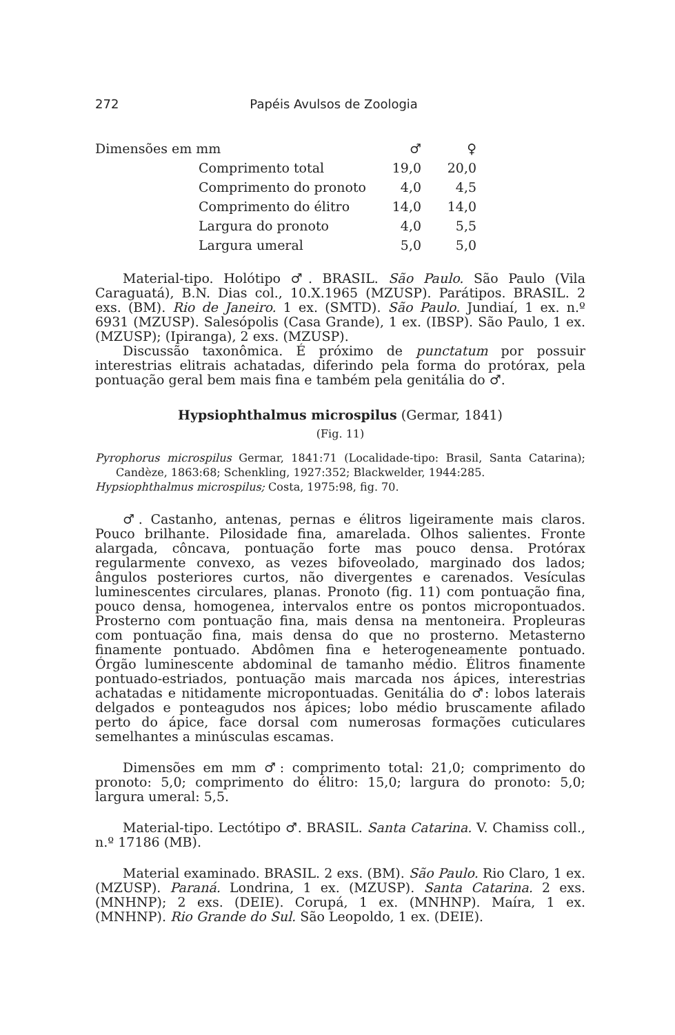272 Papéis Avulsos de Zoologia
| Dimensões em mm | | ♂ | ♀ |
| | Comprimento total | 19,0 | 20,0 |
| | Comprimento do pronoto | 4,0 | 4,5 |
| | Comprimento do élitro | 14,0 | 14,0 |
| | Largura do pronoto | 4,0 | 5,5 |
| | Largura umeral | 5,0 | 5,0 |
Material-tipo. Holótipo ♂. BRASIL. São Paulo. São Paulo (Vila Caraguatá), B.N. Dias col., 10.X.1965 (MZUSP). Parátipos. BRASIL. 2 exs. (BM). Rio de Janeiro. 1 ex. (SMTD). São Paulo. Jundiaí, 1 ex. n.º 6931 (MZUSP). Salesópolis (Casa Grande), 1 ex. (IBSP). São Paulo, 1 ex. (MZUSP); (Ipiranga), 2 exs. (MZUSP).
Discussão taxonômica. É próximo de punctatum por possuir interestrias elitrais achatadas, diferindo pela forma do protórax, pela pontuação geral bem mais fina e também pela genitália do ♂.
Hypsiophthalmus microspilus (Germar, 1841)
(Fig. 11)
Pyrophorus microspilus Germar, 1841:71 (Localidade-tipo: Brasil, Santa Catarina); Candèze, 1863:68; Schenkling, 1927:352; Blackwelder, 1944:285.
Hypsiophthalmus microspilus; Costa, 1975:98, fig. 70.
♂. Castanho, antenas, pernas e élitros ligeiramente mais claros. Pouco brilhante. Pilosidade fina, amarelada. Olhos salientes. Fronte alargada, côncava, pontuação forte mas pouco densa. Protórax regularmente convexo, as vezes bifoveolado, marginado dos lados; ângulos posteriores curtos, não divergentes e carenados. Vesículas luminescentes circulares, planas. Pronoto (fig. 11) com pontuação fina, pouco densa, homogenea, intervalos entre os pontos micropontuados. Prosterno com pontuação fina, mais densa na mentoneira. Propleuras com pontuação fina, mais densa do que no prosterno. Metasterno finamente pontuado. Abdômen fina e heterogeneamente pontuado. Órgão luminescente abdominal de tamanho médio. Élitros finamente pontuado-estriados, pontuação mais marcada nos ápices, interestrias achatadas e nitidamente micropontuadas. Genitália do ♂: lobos laterais delgados e ponteagudos nos ápices; lobo médio bruscamente afilado perto do ápice, face dorsal com numerosas formações cuticulares semelhantes a minúsculas escamas.
Dimensões em mm ♂: comprimento total: 21,0; comprimento do pronoto: 5,0; comprimento do élitro: 15,0; largura do pronoto: 5,0; largura umeral: 5,5.
Material-tipo. Lectótipo ♂. BRASIL. Santa Catarina. V. Chamiss coll., n.º 17186 (MB).
Material examinado. BRASIL. 2 exs. (BM). São Paulo. Rio Claro, 1 ex. (MZUSP). Paraná. Londrina, 1 ex. (MZUSP). Santa Catarina. 2 exs. (MNHNP); 2 exs. (DEIE). Corupá, 1 ex. (MNHNP). Maíra, 1 ex. (MNHNP). Rio Grande do Sul. São Leopoldo, 1 ex. (DEIE).